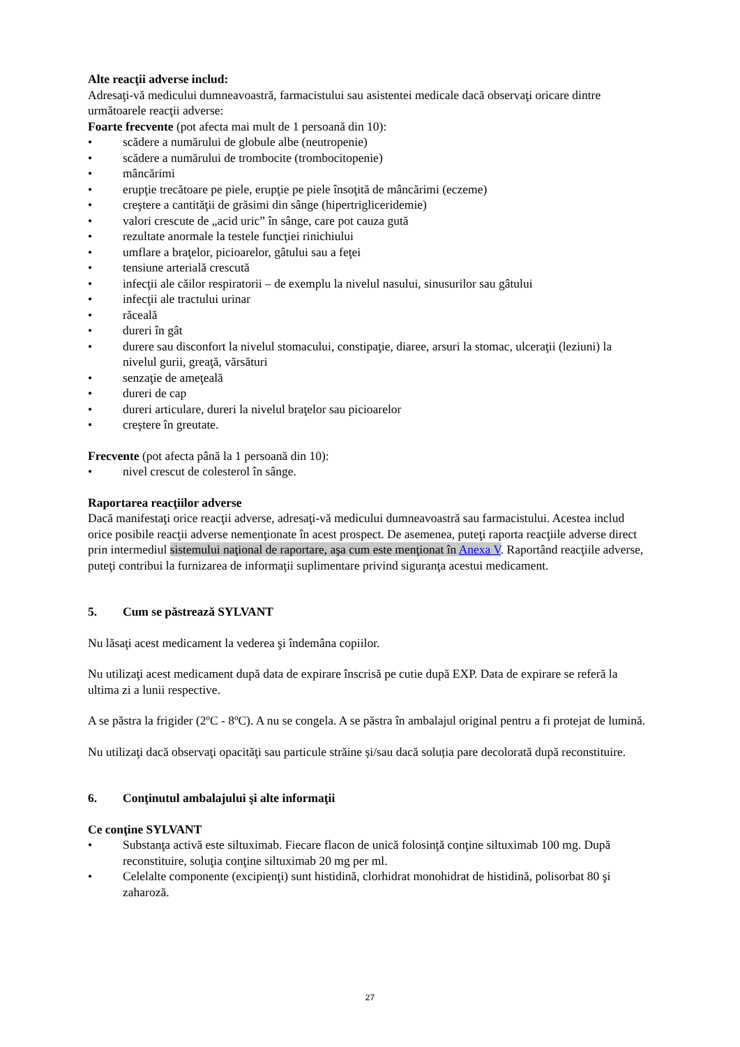Alte reacţii adverse includ:
Adresaţi-vă medicului dumneavoastră, farmacistului sau asistentei medicale dacă observaţi oricare dintre următoarele reacţii adverse:
Foarte frecvente (pot afecta mai mult de 1 persoană din 10):
• scădere a numărului de globule albe (neutropenie)
• scădere a numărului de trombocite (trombocitopenie)
• mâncărimi
• erupţie trecătoare pe piele, erupţie pe piele însoţită de mâncărimi (eczeme)
• creştere a cantităţii de grăsimi din sânge (hipertrigliceridemie)
• valori crescute de „acid uric” în sânge, care pot cauza gută
• rezultate anormale la testele funcţiei rinichiului
• umflare a braţelor, picioarelor, gâtului sau a feţei
• tensiune arterială crescută
• infecţii ale căilor respiratorii – de exemplu la nivelul nasului, sinusurilor sau gâtului
• infecţii ale tractului urinar
• răceală
• dureri în gât
• durere sau disconfort la nivelul stomacului, constipaţie, diaree, arsuri la stomac, ulceraţii (leziuni) la nivelul gurii, greaţă, vărsături
• senzaţie de ameţeală
• dureri de cap
• dureri articulare, dureri la nivelul braţelor sau picioarelor
• creştere în greutate.
Frecvente (pot afecta până la 1 persoană din 10):
• nivel crescut de colesterol în sânge.
Raportarea reacţiilor adverse
Dacă manifestaţi orice reacţii adverse, adresaţi-vă medicului dumneavoastră sau farmacistului. Acestea includ orice posibile reacţii adverse nemenţionate în acest prospect. De asemenea, puteţi raporta reacţiile adverse direct prin intermediul sistemului naţional de raportare, aşa cum este menţionat în Anexa V. Raportând reacţiile adverse, puteţi contribui la furnizarea de informaţii suplimentare privind siguranţa acestui medicament.
5. Cum se păstrează SYLVANT
Nu lăsaţi acest medicament la vederea şi îndemâna copiilor.
Nu utilizaţi acest medicament după data de expirare înscrisă pe cutie după EXP. Data de expirare se referă la ultima zi a lunii respective.
A se păstra la frigider (2ºC - 8ºC). A nu se congela. A se păstra în ambalajul original pentru a fi protejat de lumină.
Nu utilizaţi dacă observaţi opacităţi sau particule străine și/sau dacă soluția pare decolorată după reconstituire.
6. Conţinutul ambalajului şi alte informaţii
Ce conţine SYLVANT
• Substanţa activă este siltuximab. Fiecare flacon de unică folosinţă conţine siltuximab 100 mg. După reconstituire, soluţia conţine siltuximab 20 mg per ml.
• Celelalte componente (excipienţi) sunt histidină, clorhidrat monohidrat de histidină, polisorbat 80 şi zaharoză.
27